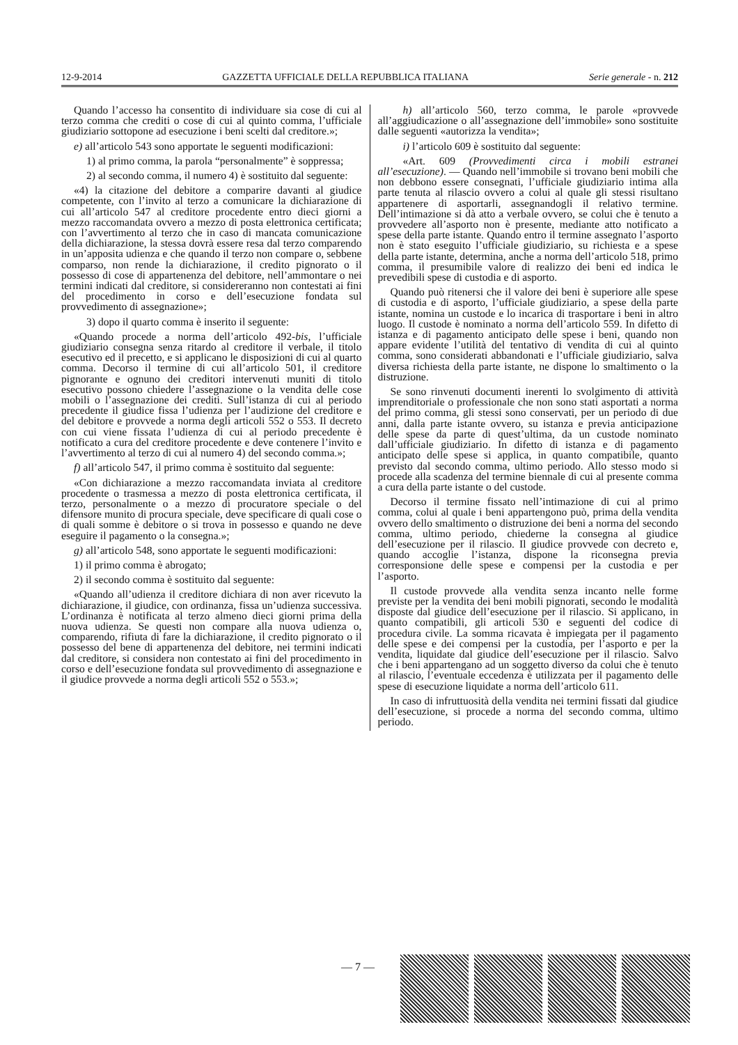12-9-2014 GAZZETTA UFFICIALE DELLA REPUBBLICA ITALIANA Serie generale - n. 212
Quando l’accesso ha consentito di individuare sia cose di cui al terzo comma che crediti o cose di cui al quinto comma, l’ufficiale giudiziario sottopone ad esecuzione i beni scelti dal creditore.»;
e) all’articolo 543 sono apportate le seguenti modificazioni:
1) al primo comma, la parola “personalmente” è soppressa;
2) al secondo comma, il numero 4) è sostituito dal seguente:
«4) la citazione del debitore a comparire davanti al giudice competente, con l’invito al terzo a comunicare la dichiarazione di cui all’articolo 547 al creditore procedente entro dieci giorni a mezzo raccomandata ovvero a mezzo di posta elettronica certificata; con l’avvertimento al terzo che in caso di mancata comunicazione della dichiarazione, la stessa dovrà essere resa dal terzo comparendo in un’apposita udienza e che quando il terzo non compare o, sebbene comparso, non rende la dichiarazione, il credito pignorato o il possesso di cose di appartenenza del debitore, nell’ammontare o nei termini indicati dal creditore, si considereranno non contestati ai fini del procedimento in corso e dell’esecuzione fondata sul provvedimento di assegnazione»;
3) dopo il quarto comma è inserito il seguente:
«Quando procede a norma dell’articolo 492-bis, l’ufficiale giudiziario consegna senza ritardo al creditore il verbale, il titolo esecutivo ed il precetto, e si applicano le disposizioni di cui al quarto comma. Decorso il termine di cui all’articolo 501, il creditore pignorante e ognuno dei creditori intervenuti muniti di titolo esecutivo possono chiedere l’assegnazione o la vendita delle cose mobili o l’assegnazione dei crediti. Sull’istanza di cui al periodo precedente il giudice fissa l’udienza per l’audizione del creditore e del debitore e provvede a norma degli articoli 552 o 553. Il decreto con cui viene fissata l’udienza di cui al periodo precedente è notificato a cura del creditore procedente e deve contenere l’invito e l’avvertimento al terzo di cui al numero 4) del secondo comma.»;
f) all’articolo 547, il primo comma è sostituito dal seguente:
«Con dichiarazione a mezzo raccomandata inviata al creditore procedente o trasmessa a mezzo di posta elettronica certificata, il terzo, personalmente o a mezzo di procuratore speciale o del difensore munito di procura speciale, deve specificare di quali cose o di quali somme è debitore o si trova in possesso e quando ne deve eseguire il pagamento o la consegna.»;
g) all’articolo 548, sono apportate le seguenti modificazioni:
1) il primo comma è abrogato;
2) il secondo comma è sostituito dal seguente:
«Quando all’udienza il creditore dichiara di non aver ricevuto la dichiarazione, il giudice, con ordinanza, fissa un’udienza successiva. L’ordinanza è notificata al terzo almeno dieci giorni prima della nuova udienza. Se questi non compare alla nuova udienza o, comparendo, rifiuta di fare la dichiarazione, il credito pignorato o il possesso del bene di appartenenza del debitore, nei termini indicati dal creditore, si considera non contestato ai fini del procedimento in corso e dell’esecuzione fondata sul provvedimento di assegnazione e il giudice provvede a norma degli articoli 552 o 553.»;
h) all’articolo 560, terzo comma, le parole «provvede all’aggiudicazione o all’assegnazione dell’immobile» sono sostituite dalle seguenti «autorizza la vendita»;
i) l’articolo 609 è sostituito dal seguente:
«Art. 609 (Provvedimenti circa i mobili estranei all’esecuzione). — Quando nell’immobile si trovano beni mobili che non debbono essere consegnati, l’ufficiale giudiziario intima alla parte tenuta al rilascio ovvero a colui al quale gli stessi risultano appartenere di asportarli, assegnandogli il relativo termine. Dell’intimazione si dà atto a verbale ovvero, se colui che è tenuto a provvedere all’asporto non è presente, mediante atto notificato a spese della parte istante. Quando entro il termine assegnato l’asporto non è stato eseguito l’ufficiale giudiziario, su richiesta e a spese della parte istante, determina, anche a norma dell’articolo 518, primo comma, il presumibile valore di realizzo dei beni ed indica le prevedibili spese di custodia e di asporto.
Quando può ritenersi che il valore dei beni è superiore alle spese di custodia e di asporto, l’ufficiale giudiziario, a spese della parte istante, nomina un custode e lo incarica di trasportare i beni in altro luogo. Il custode è nominato a norma dell’articolo 559. In difetto di istanza e di pagamento anticipato delle spese i beni, quando non appare evidente l’utilità del tentativo di vendita di cui al quinto comma, sono considerati abbandonati e l’ufficiale giudiziario, salva diversa richiesta della parte istante, ne dispone lo smaltimento o la distruzione.
Se sono rinvenuti documenti inerenti lo svolgimento di attività imprenditoriale o professionale che non sono stati asportati a norma del primo comma, gli stessi sono conservati, per un periodo di due anni, dalla parte istante ovvero, su istanza e previa anticipazione delle spese da parte di quest’ultima, da un custode nominato dall’ufficiale giudiziario. In difetto di istanza e di pagamento anticipato delle spese si applica, in quanto compatibile, quanto previsto dal secondo comma, ultimo periodo. Allo stesso modo si procede alla scadenza del termine biennale di cui al presente comma a cura della parte istante o del custode.
Decorso il termine fissato nell’intimazione di cui al primo comma, colui al quale i beni appartengono può, prima della vendita ovvero dello smaltimento o distruzione dei beni a norma del secondo comma, ultimo periodo, chiederne la consegna al giudice dell’esecuzione per il rilascio. Il giudice provvede con decreto e, quando accoglie l’istanza, dispone la riconsegna previa corresponsione delle spese e compensi per la custodia e per l’asporto.
Il custode provvede alla vendita senza incanto nelle forme previste per la vendita dei beni mobili pignorati, secondo le modalità disposte dal giudice dell’esecuzione per il rilascio. Si applicano, in quanto compatibili, gli articoli 530 e seguenti del codice di procedura civile. La somma ricavata è impiegata per il pagamento delle spese e dei compensi per la custodia, per l’asporto e per la vendita, liquidate dal giudice dell’esecuzione per il rilascio. Salvo che i beni appartengano ad un soggetto diverso da colui che è tenuto al rilascio, l’eventuale eccedenza è utilizzata per il pagamento delle spese di esecuzione liquidate a norma dell’articolo 611.
In caso di infruttuosità della vendita nei termini fissati dal giudice dell’esecuzione, si procede a norma del secondo comma, ultimo periodo.
— 7 —